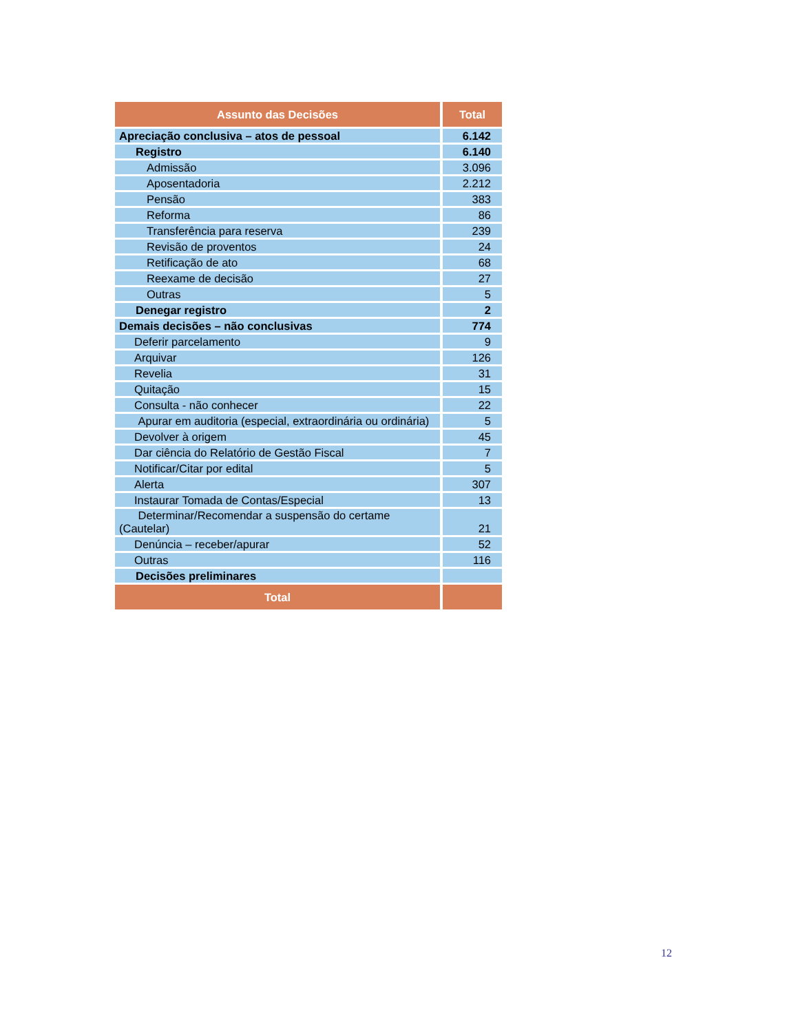| Assunto das Decisões | Total |
| --- | --- |
| Apreciação conclusiva – atos de pessoal | 6.142 |
| Registro | 6.140 |
| Admissão | 3.096 |
| Aposentadoria | 2.212 |
| Pensão | 383 |
| Reforma | 86 |
| Transferência para reserva | 239 |
| Revisão de proventos | 24 |
| Retificação de ato | 68 |
| Reexame de decisão | 27 |
| Outras | 5 |
| Denegar registro | 2 |
| Demais decisões – não conclusivas | 774 |
| Deferir parcelamento | 9 |
| Arquivar | 126 |
| Revelia | 31 |
| Quitação | 15 |
| Consulta - não conhecer | 22 |
| Apurar em auditoria (especial, extraordinária ou ordinária) | 5 |
| Devolver à origem | 45 |
| Dar ciência do Relatório de Gestão Fiscal | 7 |
| Notificar/Citar por edital | 5 |
| Alerta | 307 |
| Instaurar Tomada de Contas/Especial | 13 |
| Determinar/Recomendar a suspensão do certame (Cautelar) | 21 |
| Denúncia – receber/apurar | 52 |
| Outras | 116 |
| Decisões preliminares | |
| Total | |
12